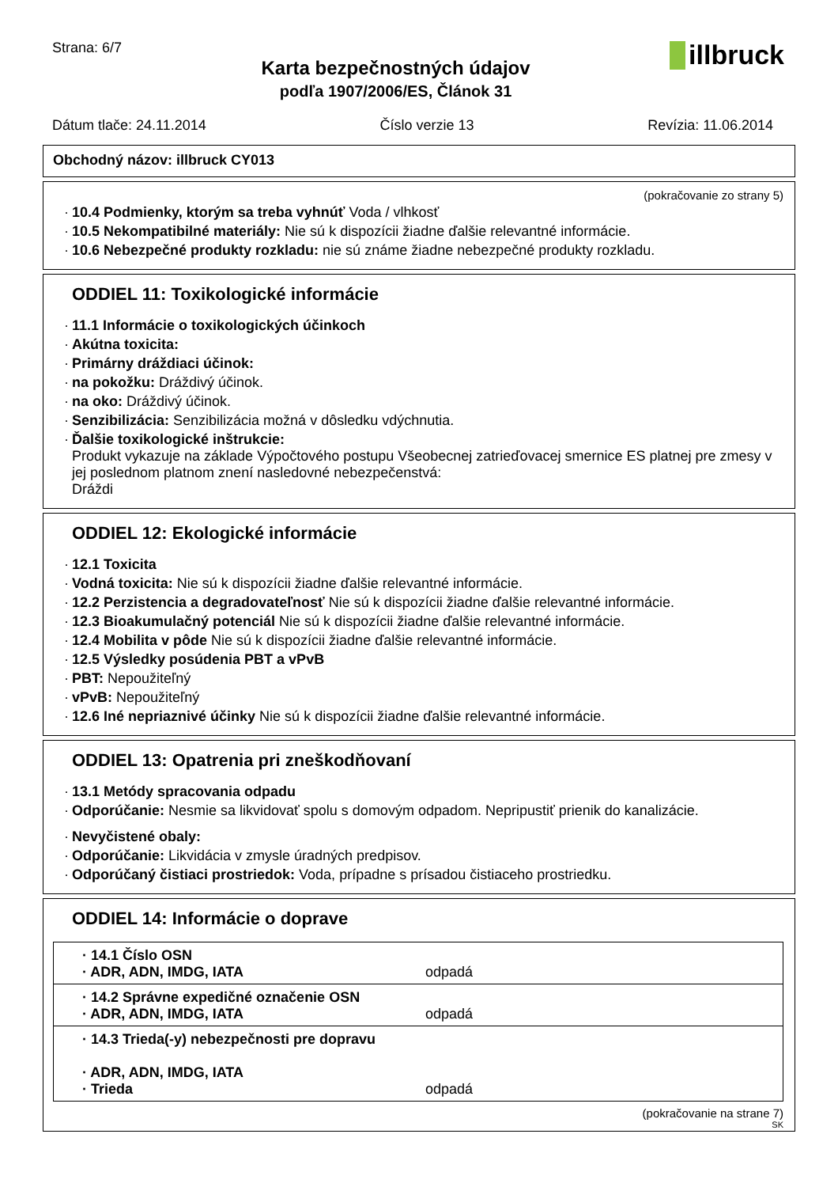Strana: 6/7
Karta bezpečnostných údajov
podľa 1907/2006/ES, Článok 31
illbruck
Dátum tlače: 24.11.2014 Číslo verzie 13 Revízia: 11.06.2014
Obchodný názov: illbruck CY013
(pokračovanie zo strany 5)
· 10.4 Podmienky, ktorým sa treba vyhnúť Voda / vlhkosť
· 10.5 Nekompatibilné materiály: Nie sú k dispozícii žiadne ďalšie relevantné informácie.
· 10.6 Nebezpečné produkty rozkladu: nie sú známe žiadne nebezpečné produkty rozkladu.
ODDIEL 11: Toxikologické informácie
· 11.1 Informácie o toxikologických účinkoch
· Akútna toxicita:
· Primárny dráždiaci účinok:
· na pokožku: Dráždivý účinok.
· na oko: Dráždivý účinok.
· Senzibilizácia: Senzibilizácia možná v dôsledku vdýchnutia.
· Ďalšie toxikologické inštrukcie:
Produkt vykazuje na základe Výpočtového postupu Všeobecnej zatrieďovacej smernice ES platnej pre zmesy v jej poslednom platnom znení nasledovné nebezpečenstvá:
Dráždi
ODDIEL 12: Ekologické informácie
· 12.1 Toxicita
· Vodná toxicita: Nie sú k dispozícii žiadne ďalšie relevantné informácie.
· 12.2 Perzistencia a degradovateľnosť Nie sú k dispozícii žiadne ďalšie relevantné informácie.
· 12.3 Bioakumulačný potenciál Nie sú k dispozícii žiadne ďalšie relevantné informácie.
· 12.4 Mobilita v pôde Nie sú k dispozícii žiadne ďalšie relevantné informácie.
· 12.5 Výsledky posúdenia PBT a vPvB
· PBT: Nepoužiteľný
· vPvB: Nepoužiteľný
· 12.6 Iné nepriaznivé účinky Nie sú k dispozícii žiadne ďalšie relevantné informácie.
ODDIEL 13: Opatrenia pri zneškodňovaní
· 13.1 Metódy spracovania odpadu
· Odporúčanie: Nesmie sa likvidovať spolu s domovým odpadom. Nepripustiť prienik do kanalizácie.
· Nevyčistené obaly:
· Odporúčanie: Likvidácia v zmysle úradných predpisov.
· Odporúčaný čistiaci prostriedok: Voda, prípadne s prísadou čistiaceho prostriedku.
ODDIEL 14: Informácie o doprave
| · 14.1 Číslo OSN · ADR, ADN, IMDG, IATA | odpadá |
| · 14.2 Správne expedičné označenie OSN · ADR, ADN, IMDG, IATA | odpadá |
| · 14.3 Trieda(-y) nebezpečnosti pre dopravu · ADR, ADN, IMDG, IATA · Trieda | odpadá |
(pokračovanie na strane 7)
SK